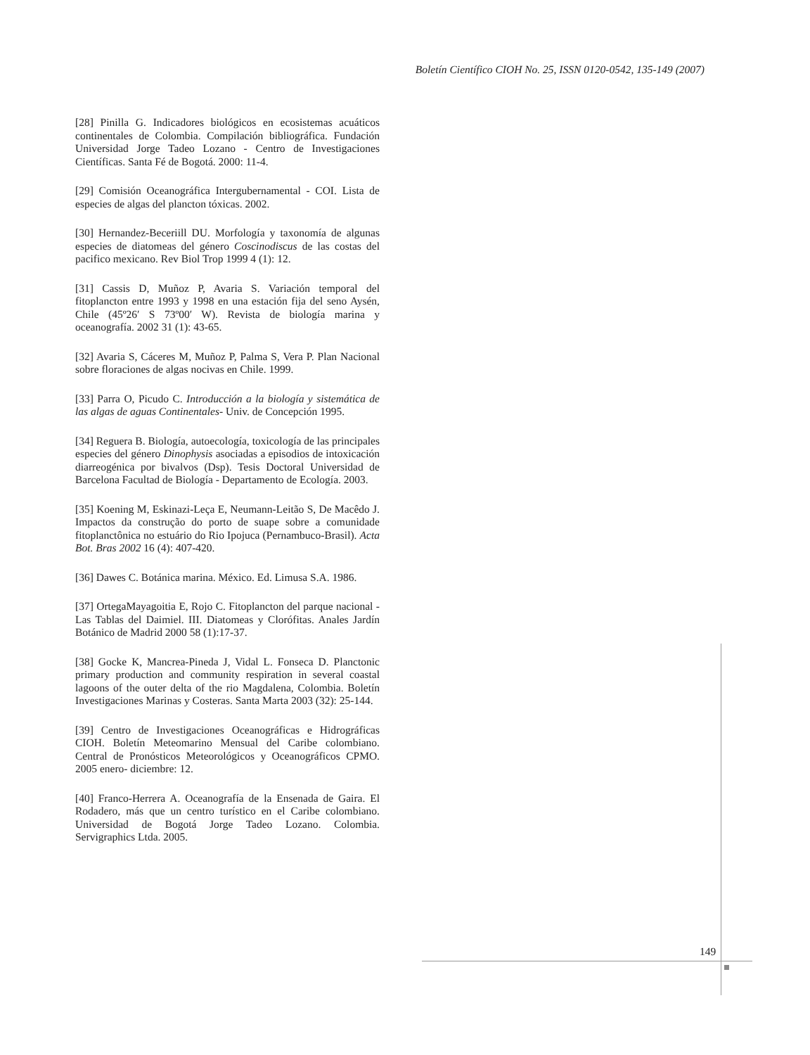Boletín Científico CIOH No. 25, ISSN 0120-0542, 135-149 (2007)
[28] Pinilla G. Indicadores biológicos en ecosistemas acuáticos continentales de Colombia. Compilación bibliográfica. Fundación Universidad Jorge Tadeo Lozano - Centro de Investigaciones Científicas. Santa Fé de Bogotá. 2000: 11-4.
[29] Comisión Oceanográfica Intergubernamental - COI. Lista de especies de algas del plancton tóxicas. 2002.
[30] Hernandez-Beceriill DU. Morfología y taxonomía de algunas especies de diatomeas del género Coscinodiscus de las costas del pacifico mexicano. Rev Biol Trop 1999 4 (1): 12.
[31] Cassis D, Muñoz P, Avaria S. Variación temporal del fitoplancton entre 1993 y 1998 en una estación fija del seno Aysén, Chile (45º26′ S 73º00′ W). Revista de biología marina y oceanografía. 2002 31 (1): 43-65.
[32] Avaria S, Cáceres M, Muñoz P, Palma S, Vera P. Plan Nacional sobre floraciones de algas nocivas en Chile. 1999.
[33] Parra O, Picudo C. Introducción a la biología y sistemática de las algas de aguas Continentales- Univ. de Concepción 1995.
[34] Reguera B. Biología, autoecología, toxicología de las principales especies del género Dinophysis asociadas a episodios de intoxicación diarreogénica por bivalvos (Dsp). Tesis Doctoral Universidad de Barcelona Facultad de Biología - Departamento de Ecología. 2003.
[35] Koening M, Eskinazi-Leça E, Neumann-Leitão S, De Macêdo J. Impactos da construção do porto de suape sobre a comunidade fitoplanctônica no estuário do Rio Ipojuca (Pernambuco-Brasil). Acta Bot. Bras 2002 16 (4): 407-420.
[36] Dawes C. Botánica marina. México. Ed. Limusa S.A. 1986.
[37] OrtegaMayagoitia E, Rojo C. Fitoplancton del parque nacional - Las Tablas del Daimiel. III. Diatomeas y Clorófitas. Anales Jardín Botánico de Madrid 2000 58 (1):17-37.
[38] Gocke K, Mancrea-Pineda J, Vidal L. Fonseca D. Planctonic primary production and community respiration in several coastal lagoons of the outer delta of the rio Magdalena, Colombia. Boletín Investigaciones Marinas y Costeras. Santa Marta 2003 (32): 25-144.
[39] Centro de Investigaciones Oceanográficas e Hidrográficas CIOH. Boletín Meteomarino Mensual del Caribe colombiano. Central de Pronósticos Meteorológicos y Oceanográficos CPMO. 2005 enero- diciembre: 12.
[40] Franco-Herrera A. Oceanografía de la Ensenada de Gaira. El Rodadero, más que un centro turístico en el Caribe colombiano. Universidad de Bogotá Jorge Tadeo Lozano. Colombia. Servigraphics Ltda. 2005.
149